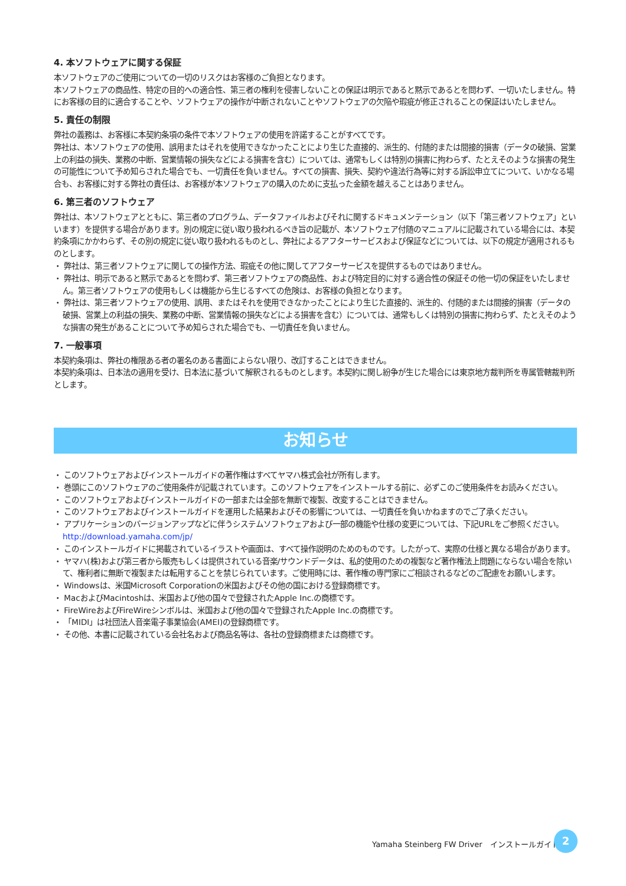4. 本ソフトウェアに関する保証
本ソフトウェアのご使用についての一切のリスクはお客様のご負担となります。
本ソフトウェアの商品性、特定の目的への適合性、第三者の権利を侵害しないことの保証は明示であると黙示であるとを問わず、一切いたしません。特にお客様の目的に適合することや、ソフトウェアの操作が中断されないことやソフトウェアの欠陥や瑕疵が修正されることの保証はいたしません。
5. 責任の制限
弊社の義務は、お客様に本契約条項の条件で本ソフトウェアの使用を許諾することがすべてです。
弊社は、本ソフトウェアの使用、誤用またはそれを使用できなかったことにより生じた直接的、派生的、付随的または間接的損害（データの破損、営業上の利益の損失、業務の中断、営業情報の損失などによる損害を含む）については、通常もしくは特別の損害に拘わらず、たとえそのような損害の発生の可能性について予め知らされた場合でも、一切責任を負いません。すべての損害、損失、契約や違法行為等に対する訴訟申立てについて、いかなる場合も、お客様に対する弊社の責任は、お客様が本ソフトウェアの購入のために支払った金額を越えることはありません。
6. 第三者のソフトウェア
弊社は、本ソフトウェアとともに、第三者のプログラム、データファイルおよびそれに関するドキュメンテーション（以下「第三者ソフトウェア」といいます）を提供する場合があります。別の規定に従い取り扱われるべき旨の記載が、本ソフトウェア付随のマニュアルに記載されている場合には、本契約条項にかかわらず、その別の規定に従い取り扱われるものとし、弊社によるアフターサービスおよび保証などについては、以下の規定が適用されるものとします。
・ 弊社は、第三者ソフトウェアに関しての操作方法、瑕疵その他に関してアフターサービスを提供するものではありません。
・ 弊社は、明示であると黙示であるとを問わず、第三者ソフトウェアの商品性、および特定目的に対する適合性の保証その他一切の保証をいたしません。第三者ソフトウェアの使用もしくは機能から生じるすべての危険は、お客様の負担となります。
・ 弊社は、第三者ソフトウェアの使用、誤用、またはそれを使用できなかったことにより生じた直接的、派生的、付随的または間接的損害（データの破損、営業上の利益の損失、業務の中断、営業情報の損失などによる損害を含む）については、通常もしくは特別の損害に拘わらず、たとえそのような損害の発生があることについて予め知らされた場合でも、一切責任を負いません。
7. 一般事項
本契約条項は、弊社の権限ある者の署名のある書面によらない限り、改訂することはできません。
本契約条項は、日本法の適用を受け、日本法に基づいて解釈されるものとします。本契約に関し紛争が生じた場合には東京地方裁判所を専属管轄裁判所とします。
お知らせ
・ このソフトウェアおよびインストールガイドの著作権はすべてヤマハ株式会社が所有します。
・ 巻頭にこのソフトウェアのご使用条件が記載されています。このソフトウェアをインストールする前に、必ずこのご使用条件をお読みください。
・ このソフトウェアおよびインストールガイドの一部または全部を無断で複製、改変することはできません。
・ このソフトウェアおよびインストールガイドを運用した結果およびその影響については、一切責任を負いかねますのでご了承ください。
・ アプリケーションのバージョンアップなどに伴うシステムソフトウェアおよび一部の機能や仕様の変更については、下記URLをご参照ください。
http://download.yamaha.com/jp/
・ このインストールガイドに掲載されているイラストや画面は、すべて操作説明のためのものです。したがって、実際の仕様と異なる場合があります。
・ ヤマハ(株)および第三者から販売もしくは提供されている音楽/サウンドデータは、私的使用のための複製など著作権法上問題にならない場合を除いて、権利者に無断で複製または転用することを禁じられています。ご使用時には、著作権の専門家にご相談されるなどのご配慮をお願いします。
・ Windowsは、米国Microsoft Corporationの米国およびその他の国における登録商標です。
・ MacおよびMacintoshは、米国および他の国々で登録されたApple Inc.の商標です。
・ FireWireおよびFireWireシンボルは、米国および他の国々で登録されたApple Inc.の商標です。
・ 「MIDI」は社団法人音楽電子事業協会(AMEI)の登録商標です。
・ その他、本書に記載されている会社名および商品名等は、各社の登録商標または商標です。
Yamaha Steinberg FW Driver　インストールガイド
2